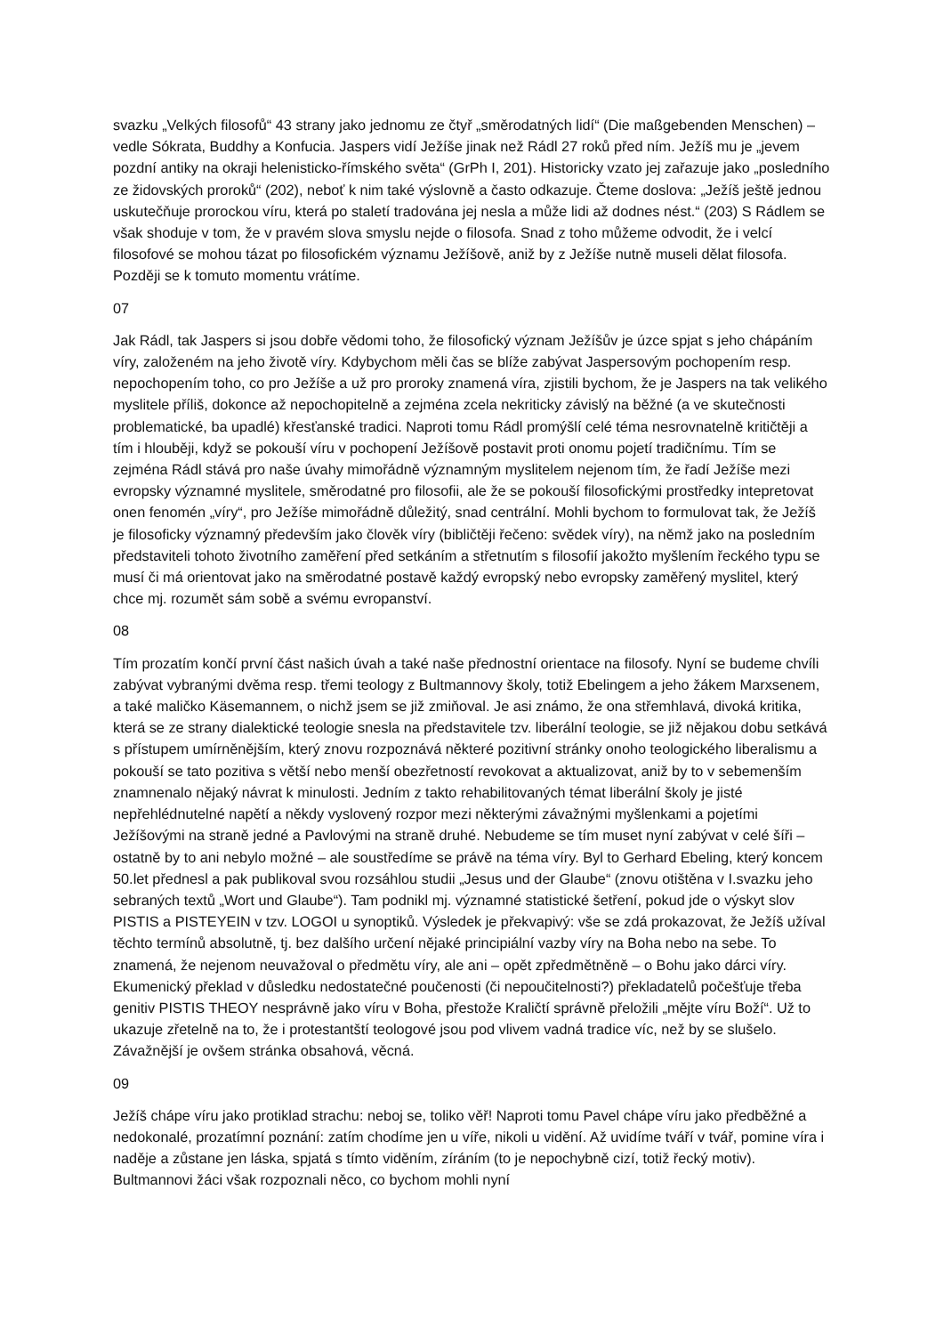svazku „Velkých filosofů“ 43 strany jako jednomu ze čtyř „směrodatných lidí“ (Die maßgebenden Menschen) – vedle Sókrata, Buddhy a Konfucia. Jaspers vidí Ježíše jinak než Rádl 27 roků před ním. Ježíš mu je „jevem pozdní antiky na okraji helenisticko-římského světa“ (GrPh I, 201). Historicky vzato jej zařazuje jako „posledního ze židovských proroků“ (202), neboť k nim také výslovně a často odkazuje. Čteme doslova: „Ježíš ještě jednou uskutečňuje prorockou víru, která po staletí tradována jej nesla a může lidi až dodnes nést.“ (203) S Rádlem se však shoduje v tom, že v pravém slova smyslu nejde o filosofa. Snad z toho můžeme odvodit, že i velcí filosofové se mohou tázat po filosofickém významu Ježíšově, aniž by z Ježíše nutně museli dělat filosofa. Později se k tomuto momentu vrátíme.
07
Jak Rádl, tak Jaspers si jsou dobře vědomi toho, že filosofický význam Ježíšův je úzce spjat s jeho chápáním víry, založeném na jeho životě víry. Kdybychom měli čas se blíže zabývat Jaspersovým pochopením resp. nepochopením toho, co pro Ježíše a už pro proroky znamená víra, zjistili bychom, že je Jaspers na tak velikého myslitele příliš, dokonce až nepochopitelně a zejména zcela nekriticky závislý na běžné (a ve skutečnosti problematické, ba upadlé) křesťanské tradici. Naproti tomu Rádl promýšlí celé téma nesrovnatelně kritičtěji a tím i hlouběji, když se pokouší víru v pochopení Ježíšově postavit proti onomu pojetí tradičnímu. Tím se zejména Rádl stává pro naše úvahy mimořádně významným myslitelem nejenom tím, že řadí Ježíše mezi evropsky významné myslitele, směrodatné pro filosofii, ale že se pokouší filosofickými prostředky intepretovat onen fenomén „víry“, pro Ježíše mimořádně důležitý, snad centrální. Mohli bychom to formulovat tak, že Ježíš je filosoficky významný především jako člověk víry (bibličtěji řečeno: svědek víry), na němž jako na posledním představiteli tohoto životního zaměření před setkáním a střetnutím s filosofií jakožto myšlením řeckého typu se musí či má orientovat jako na směrodatné postavě každý evropský nebo evropsky zaměřený myslitel, který chce mj. rozumět sám sobě a svému evropanství.
08
Tím prozatím končí první část našich úvah a také naše přednostní orientace na filosofy. Nyní se budeme chvíli zabývat vybranými dvěma resp. třemi teology z Bultmannovy školy, totiž Ebelingem a jeho žákem Marxsenem, a také maličko Käsemannem, o nichž jsem se již zmiňoval. Je asi známo, že ona střemhlavá, divoká kritika, která se ze strany dialektické teologie snesla na představitele tzv. liberální teologie, se již nějakou dobu setkává s přístupem umírněnějším, který znovu rozpoznává některé pozitivní stránky onoho teologického liberalismu a pokouší se tato pozitiva s větší nebo menší obezřetností revokovat a aktualizovat, aniž by to v sebemenším znamnenalo nějaký návrat k minulosti. Jedním z takto rehabilitovaných témat liberální školy je jisté nepřehlédnutelné napětí a někdy vyslovený rozpor mezi některými závažnými myšlenkami a pojetími Ježíšovými na straně jedné a Pavlovými na straně druhé. Nebudeme se tím muset nyní zabývat v celé šíři – ostatně by to ani nebylo možné – ale soustředíme se právě na téma víry. Byl to Gerhard Ebeling, který koncem 50.let přednesl a pak publikoval svou rozsáhlou studii „Jesus und der Glaube“ (znovu otištěna v I.svazku jeho sebraných textů „Wort und Glaube“). Tam podnikl mj. významné statistické šetření, pokud jde o výskyt slov PISTIS a PISTEYEIN v tzv. LOGOI u synoptiků. Výsledek je překvapivý: vše se zdá prokazovat, že Ježíš užíval těchto termínů absolutně, tj. bez dalšího určení nějaké principiální vazby víry na Boha nebo na sebe. To znamená, že nejenom neuvažoval o předmětu víry, ale ani – opět zpředmětněně – o Bohu jako dárci víry. Ekumenický překlad v důsledku nedostatečné poučenosti (či nepoučitelnosti?) překladatelů počešťuje třeba genitiv PISTIS THEOY nesprávně jako víru v Boha, přestože Kraličtí správně přeložili „mějte víru Boží“. Už to ukazuje zřetelně na to, že i protestantští teologové jsou pod vlivem vadná tradice víc, než by se slušelo. Závažnější je ovšem stránka obsahová, věcná.
09
Ježíš chápe víru jako protiklad strachu: neboj se, toliko věř! Naproti tomu Pavel chápe víru jako předběžné a nedokonalé, prozatímní poznání: zatím chodíme jen u víře, nikoli u vidění. Až uvidíme tváří v tvář, pomine víra i naděje a zůstane jen láska, spjatá s tímto viděním, zíráním (to je nepochybně cizí, totiž řecký motiv). Bultmannovi žáci však rozpoznali něco, co bychom mohli nyní